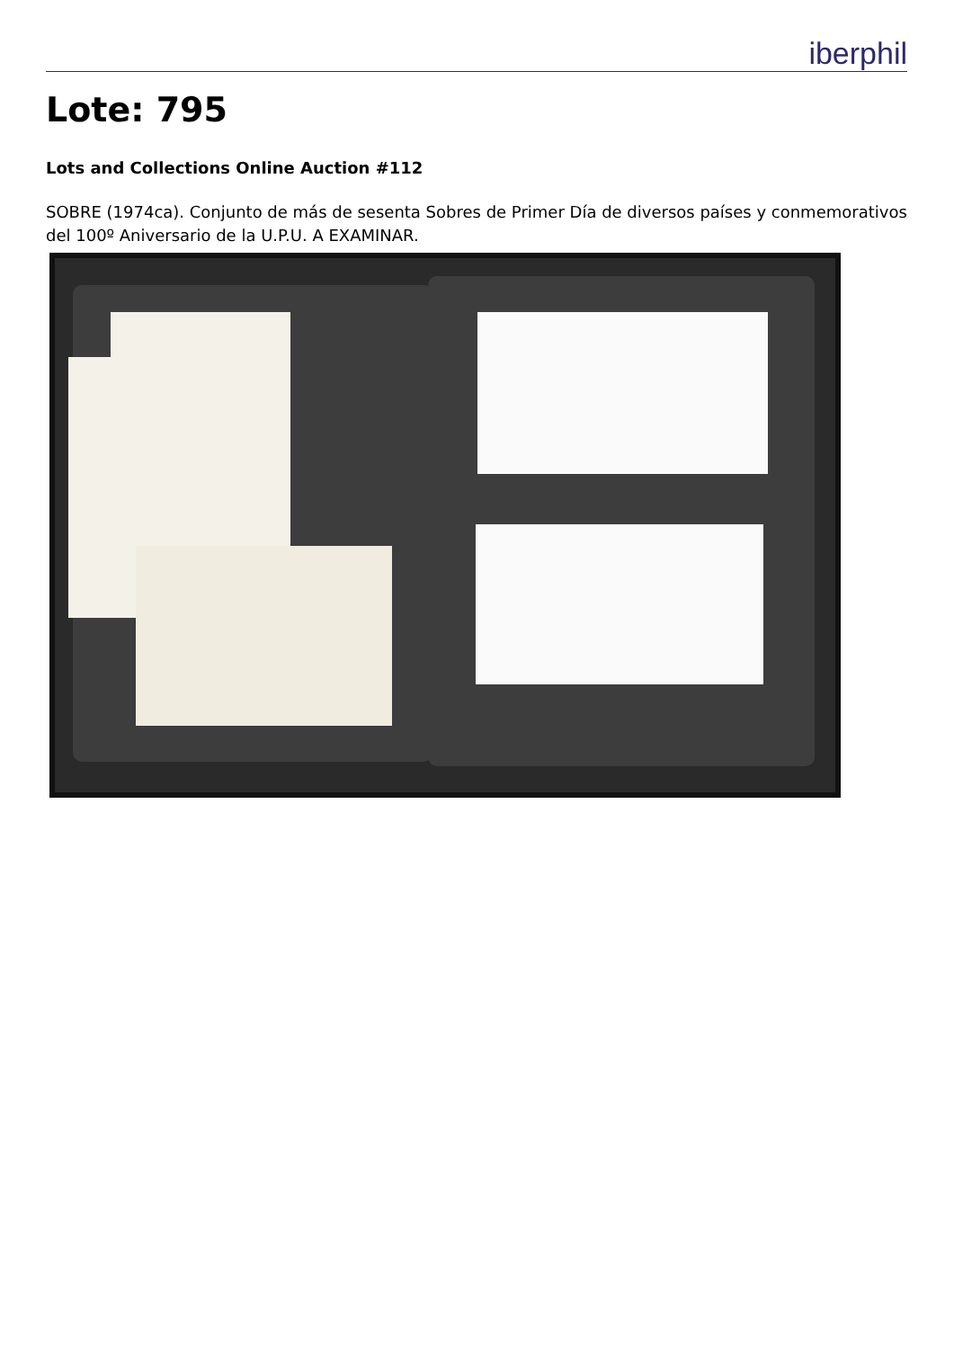iberphil
Lote: 795
Lots and Collections Online Auction #112
SOBRE (1974ca). Conjunto de más de sesenta Sobres de Primer Día de diversos países y conmemorativos del 100º Aniversario de la U.P.U. A EXAMINAR.